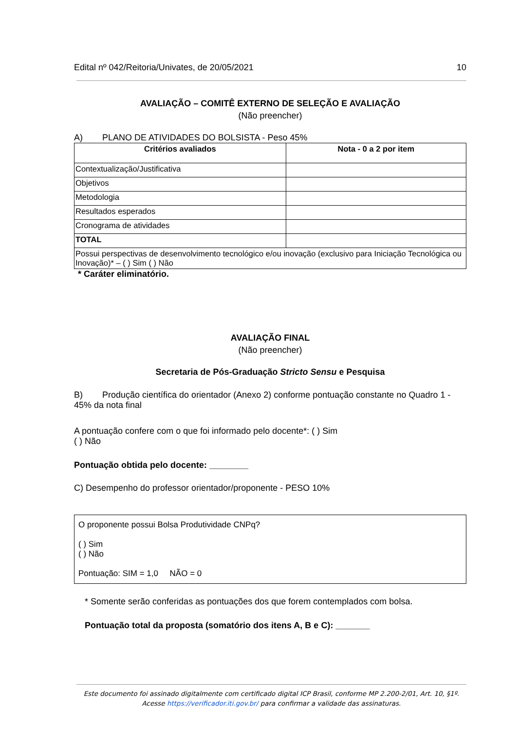Edital nº 042/Reitoria/Univates, de 20/05/2021 10
AVALIAÇÃO – COMITÊ EXTERNO DE SELEÇÃO E AVALIAÇÃO
(Não preencher)
A) PLANO DE ATIVIDADES DO BOLSISTA - Peso 45%
| Critérios avaliados | Nota - 0 a 2 por item |
| --- | --- |
| Contextualização/Justificativa | |
| Objetivos | |
| Metodologia | |
| Resultados esperados | |
| Cronograma de atividades | |
| TOTAL | |
| Possui perspectivas de desenvolvimento tecnológico e/ou inovação (exclusivo para Iniciação Tecnológica ou Inovação)* – ( ) Sim ( ) Não | |
* Caráter eliminatório.
AVALIAÇÃO FINAL
(Não preencher)
Secretaria de Pós-Graduação Stricto Sensu e Pesquisa
B) Produção científica do orientador (Anexo 2) conforme pontuação constante no Quadro 1 - 45% da nota final
A pontuação confere com o que foi informado pelo docente*: ( ) Sim
( ) Não
Pontuação obtida pelo docente: ________
C) Desempenho do professor orientador/proponente - PESO 10%
O proponente possui Bolsa Produtividade CNPq?
( ) Sim
( ) Não
Pontuação: SIM = 1,0 NÃO = 0
* Somente serão conferidas as pontuações dos que forem contemplados com bolsa.
Pontuação total da proposta (somatório dos itens A, B e C): _______
Este documento foi assinado digitalmente com certificado digital ICP Brasil, conforme MP 2.200-2/01, Art. 10, §1º. Acesse https://verificador.iti.gov.br/ para confirmar a validade das assinaturas.